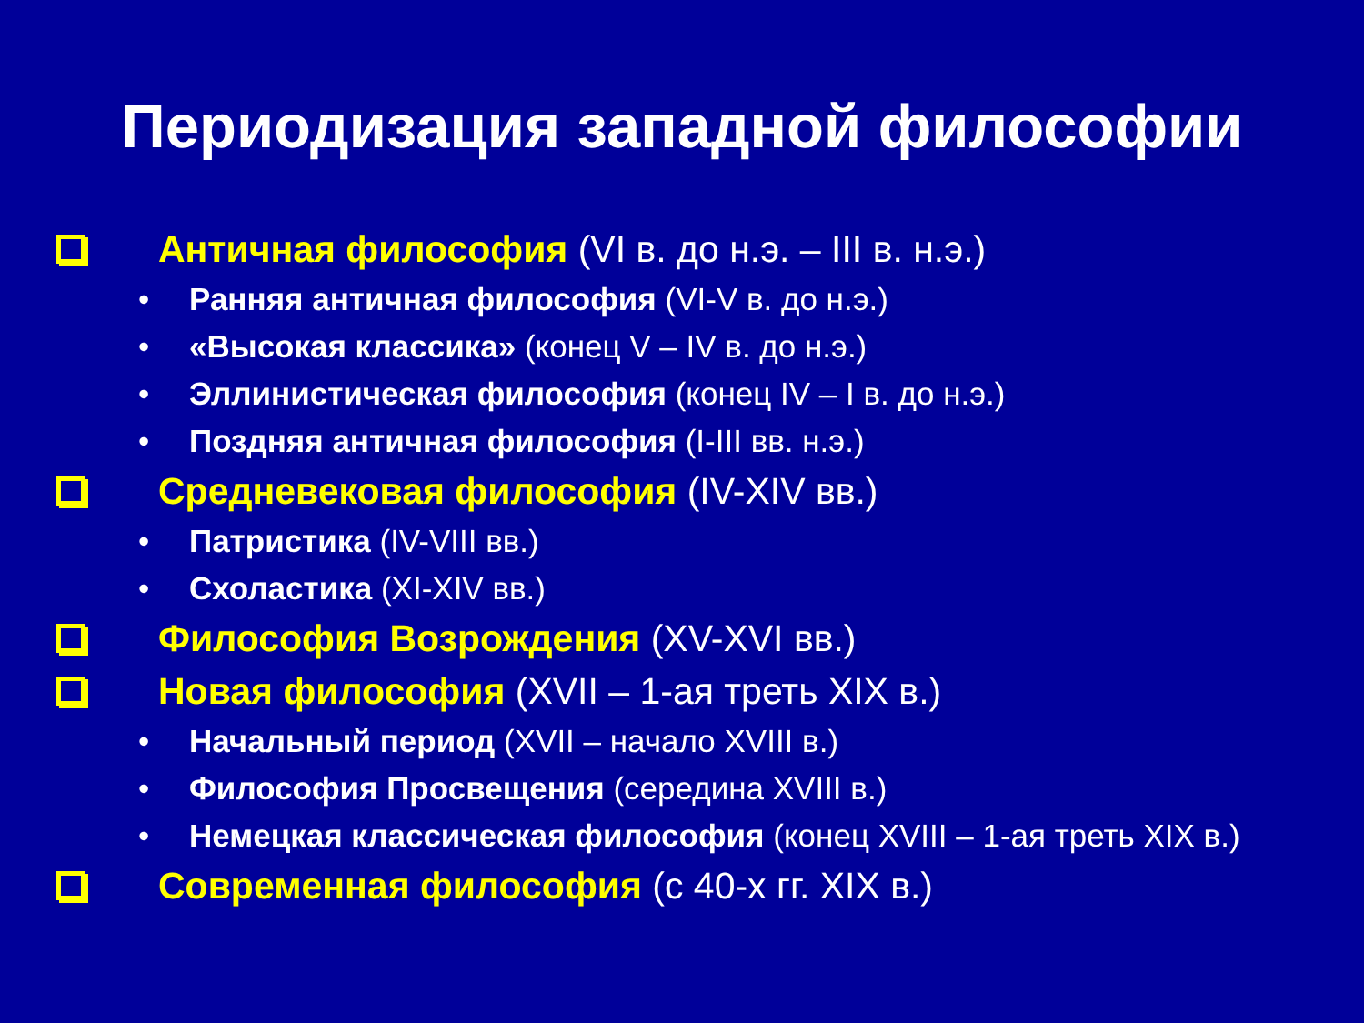Периодизация западной философии
Античная философия (VI в. до н.э. – III в. н.э.)
• Ранняя античная философия (VI-V в. до н.э.)
• «Высокая классика» (конец V – IV в. до н.э.)
• Эллинистическая философия (конец IV – I в. до н.э.)
• Поздняя античная философия (I-III вв. н.э.)
Средневековая философия (IV-XIV вв.)
• Патристика (IV-VIII вв.)
• Схоластика (XI-XIV вв.)
Философия Возрождения (XV-XVI вв.)
Новая философия (XVII – 1-ая треть XIX в.)
• Начальный период (XVII – начало XVIII в.)
• Философия Просвещения (середина XVIII в.)
• Немецкая классическая философия (конец XVIII – 1-ая треть XIX в.)
Современная философия (с 40-х гг. XIX в.)